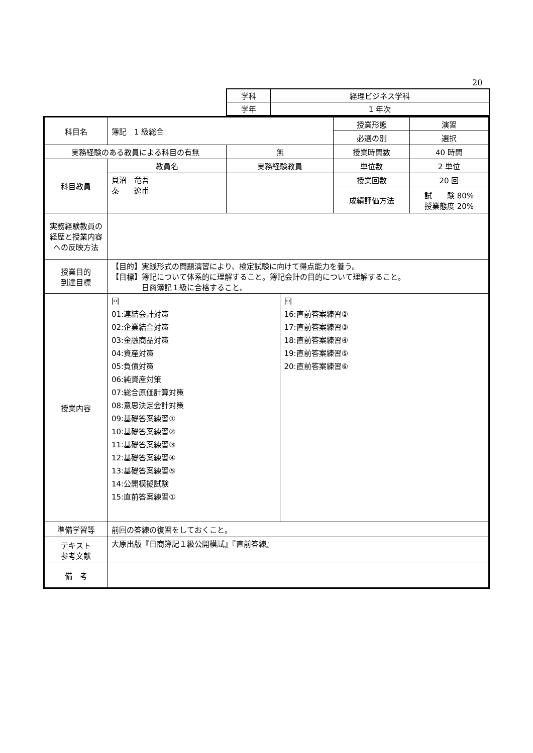20
| 学科 | 経理ビジネス学科 |
| 学年 | 1 年次 |
| 科目名 | 簿記 1 級総合 | | | 授業形態 | 演習 |
| | | | | 必選の別 | 選択 |
| 実務経験のある教員による科目の有無 | | 無 | | 授業時間数 | 40 時間 |
| 科目教員 | 教員名 | 実務経験教員 | | 単位数 | 2 単位 |
| | 貝沼 竜吾 秦 遼甫 | | | 授業回数 | 20 回 |
| | | | | 成績評価方法 | 試 験 80% 授業態度 20% |
| 実務経験教員の経歴と授業内容への反映方法 | | | | | |
| 授業目的 到達目標 | 【目的】実践形式の問題演習により、検定試験に向けて得点能力を養う。 【目標】簿記について体系的に理解すること。簿記会計の目的について理解すること。 日商簿記１級に合格すること。 | | | | |
| 授業内容 | 回 01:連結会計対策 02:企業結合対策 03:金融商品対策 04:資産対策 05:負債対策 06:純資産対策 07:総合原価計算対策 08:意思決定会計対策 09:基礎答案練習① 10:基礎答案練習② 11:基礎答案練習③ 12:基礎答案練習④ 13:基礎答案練習⑤ 14:公開模擬試験 15:直前答案練習① | | 回 16:直前答案練習② 17:直前答案練習③ 18:直前答案練習④ 19:直前答案練習⑤ 20:直前答案練習⑥ | | |
| 準備学習等 | 前回の答練の復習をしておくこと。 | | | | |
| テキスト 参考文献 | 大原出版『日商簿記１級公開模試』『直前答練』 | | | | |
| 備 考 | | | | | |